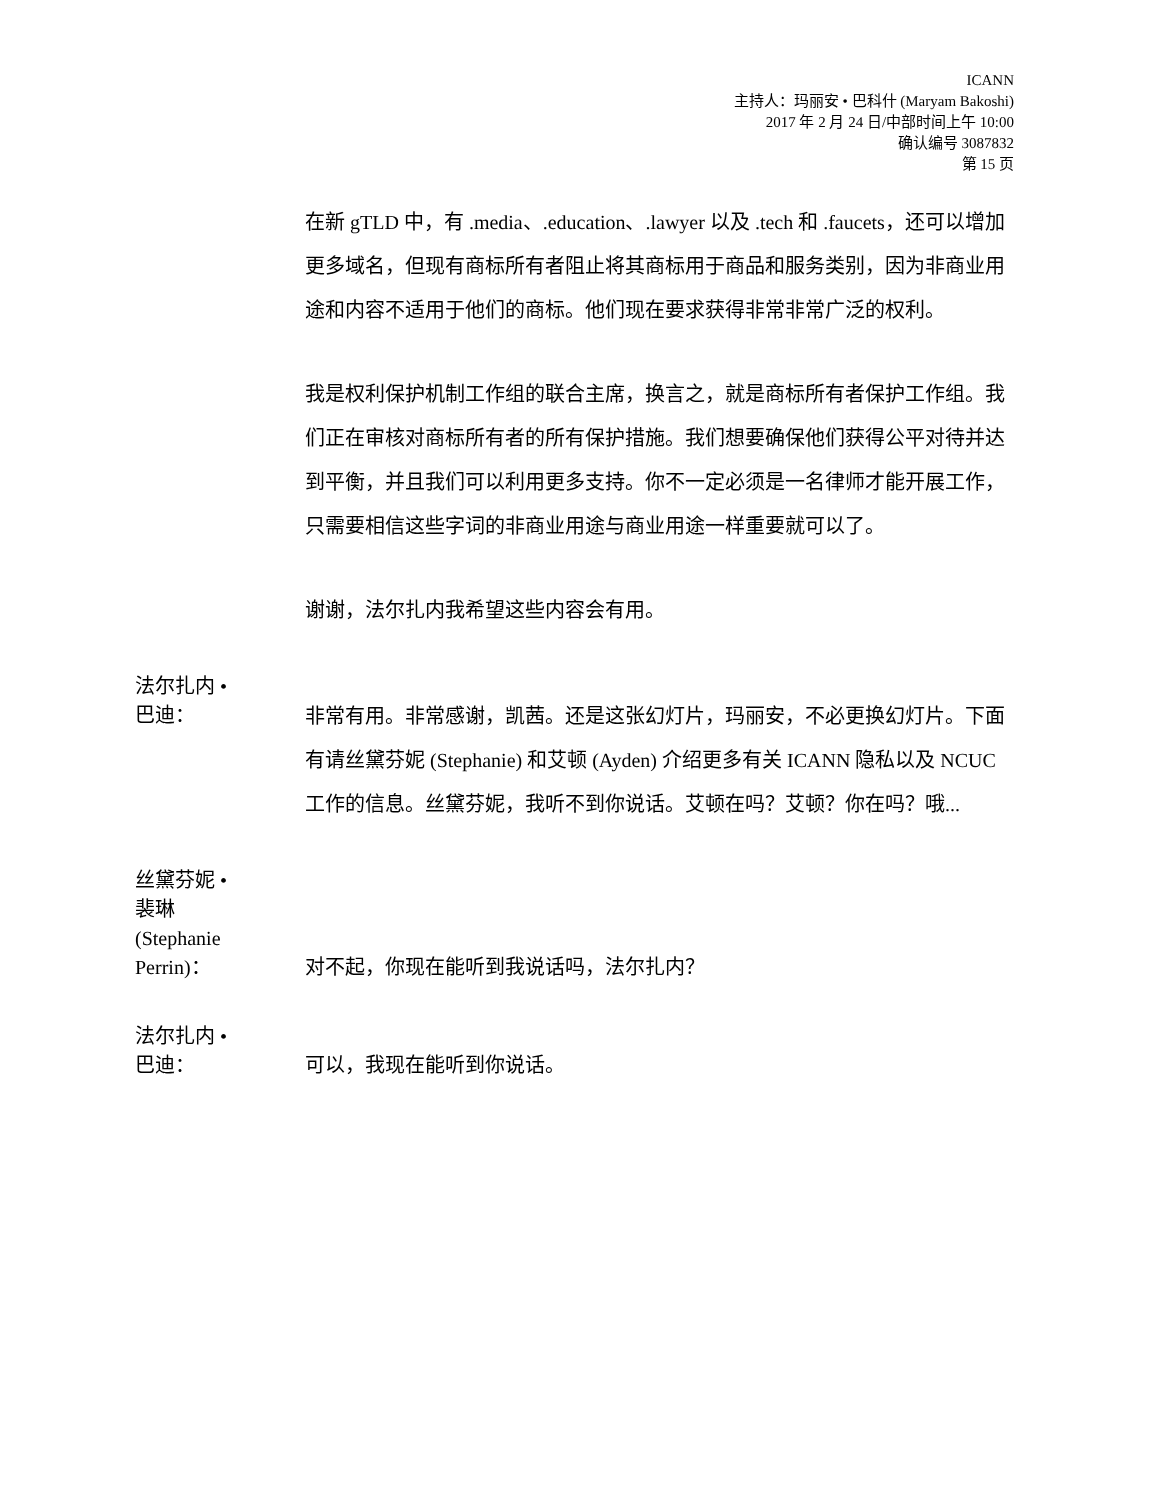ICANN
主持人：玛丽安 • 巴科什 (Maryam Bakoshi)
2017 年 2 月 24 日/中部时间上午 10:00
确认编号 3087832
第 15 页
在新 gTLD 中，有 .media、.education、.lawyer 以及 .tech 和 .faucets，还可以增加更多域名，但现有商标所有者阻止将其商标用于商品和服务类别，因为非商业用途和内容不适用于他们的商标。他们现在要求获得非常非常广泛的权利。
我是权利保护机制工作组的联合主席，换言之，就是商标所有者保护工作组。我们正在审核对商标所有者的所有保护措施。我们想要确保他们获得公平对待并达到平衡，并且我们可以利用更多支持。你不一定必须是一名律师才能开展工作，只需要相信这些字词的非商业用途与商业用途一样重要就可以了。
谢谢，法尔扎内我希望这些内容会有用。
法尔扎内 •
巴迪：
非常有用。非常感谢，凯茜。还是这张幻灯片，玛丽安，不必更换幻灯片。下面有请丝黛芬妮 (Stephanie) 和艾顿 (Ayden) 介绍更多有关 ICANN 隐私以及 NCUC 工作的信息。丝黛芬妮，我听不到你说话。艾顿在吗？艾顿？你在吗？哦...
丝黛芬妮 •
裴琳
(Stephanie
Perrin)：
对不起，你现在能听到我说话吗，法尔扎内？
法尔扎内 •
巴迪：
可以，我现在能听到你说话。